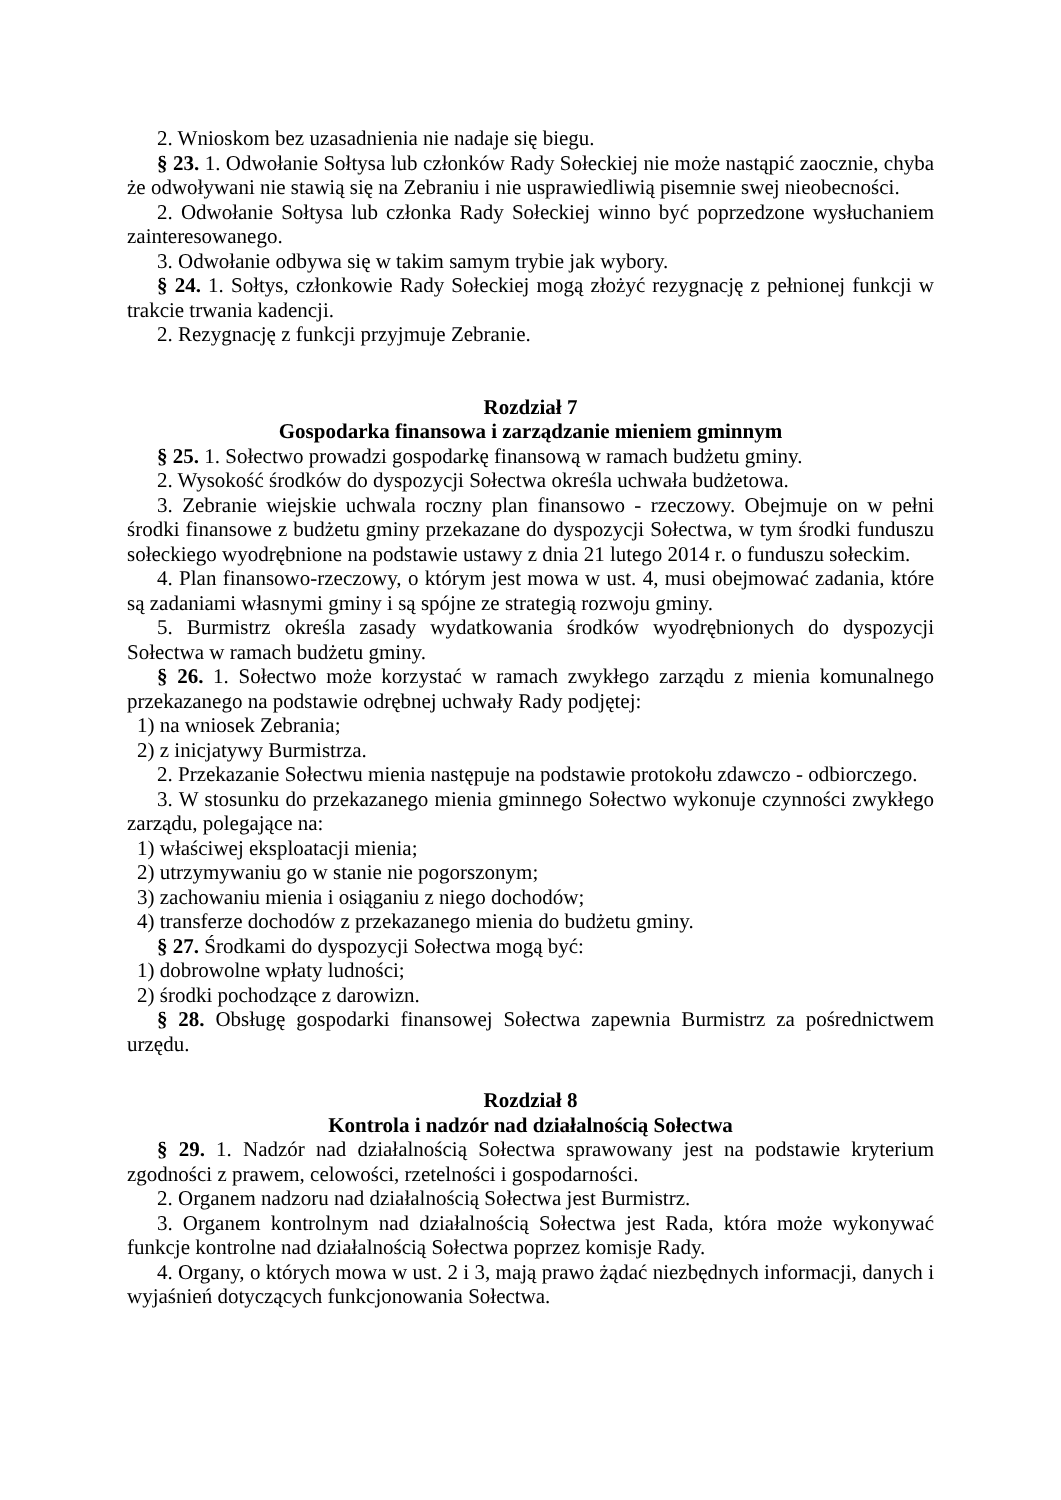2. Wnioskom bez uzasadnienia nie nadaje się biegu.
§ 23. 1. Odwołanie Sołtysa lub członków Rady Sołeckiej nie może nastąpić zaocznie, chyba że odwoływani nie stawią się na Zebraniu i nie usprawiedliwią pisemnie swej nieobecności.
2. Odwołanie Sołtysa lub członka Rady Sołeckiej winno być poprzedzone wysłuchaniem zainteresowanego.
3. Odwołanie odbywa się w takim samym trybie jak wybory.
§ 24. 1. Sołtys, członkowie Rady Sołeckiej mogą złożyć rezygnację z pełnionej funkcji w trakcie trwania kadencji.
2. Rezygnację z funkcji przyjmuje Zebranie.
Rozdział 7
Gospodarka finansowa i zarządzanie mieniem gminnym
§ 25. 1. Sołectwo prowadzi gospodarkę finansową w ramach budżetu gminy.
2. Wysokość środków do dyspozycji Sołectwa określa uchwała budżetowa.
3. Zebranie wiejskie uchwala roczny plan finansowo - rzeczowy. Obejmuje on w pełni środki finansowe z budżetu gminy przekazane do dyspozycji Sołectwa, w tym środki funduszu sołeckiego wyodrębnione na podstawie ustawy z dnia 21 lutego 2014 r. o funduszu sołeckim.
4. Plan finansowo-rzeczowy, o którym jest mowa w ust. 4, musi obejmować zadania, które są zadaniami własnymi gminy i są spójne ze strategią rozwoju gminy.
5. Burmistrz określa zasady wydatkowania środków wyodrębnionych do dyspozycji Sołectwa w ramach budżetu gminy.
§ 26. 1. Sołectwo może korzystać w ramach zwykłego zarządu z mienia komunalnego przekazanego na podstawie odrębnej uchwały Rady podjętej:
1) na wniosek Zebrania;
2) z inicjatywy Burmistrza.
2. Przekazanie Sołectwu mienia następuje na podstawie protokołu zdawczo - odbiorczego.
3. W stosunku do przekazanego mienia gminnego Sołectwo wykonuje czynności zwykłego zarządu, polegające na:
1) właściwej eksploatacji mienia;
2) utrzymywaniu go w stanie nie pogorszonym;
3) zachowaniu mienia i osiąganiu z niego dochodów;
4) transferze dochodów z przekazanego mienia do budżetu gminy.
§ 27. Środkami do dyspozycji Sołectwa mogą być:
1) dobrowolne wpłaty ludności;
2) środki pochodzące z darowizn.
§ 28. Obsługę gospodarki finansowej Sołectwa zapewnia Burmistrz za pośrednictwem urzędu.
Rozdział 8
Kontrola i nadzór nad działalnością Sołectwa
§ 29. 1. Nadzór nad działalnością Sołectwa sprawowany jest na podstawie kryterium zgodności z prawem, celowości, rzetelności i gospodarności.
2. Organem nadzoru nad działalnością Sołectwa jest Burmistrz.
3. Organem kontrolnym nad działalnością Sołectwa jest Rada, która może wykonywać funkcje kontrolne nad działalnością Sołectwa poprzez komisje Rady.
4. Organy, o których mowa w ust. 2 i 3, mają prawo żądać niezbędnych informacji, danych i wyjaśnień dotyczących funkcjonowania Sołectwa.